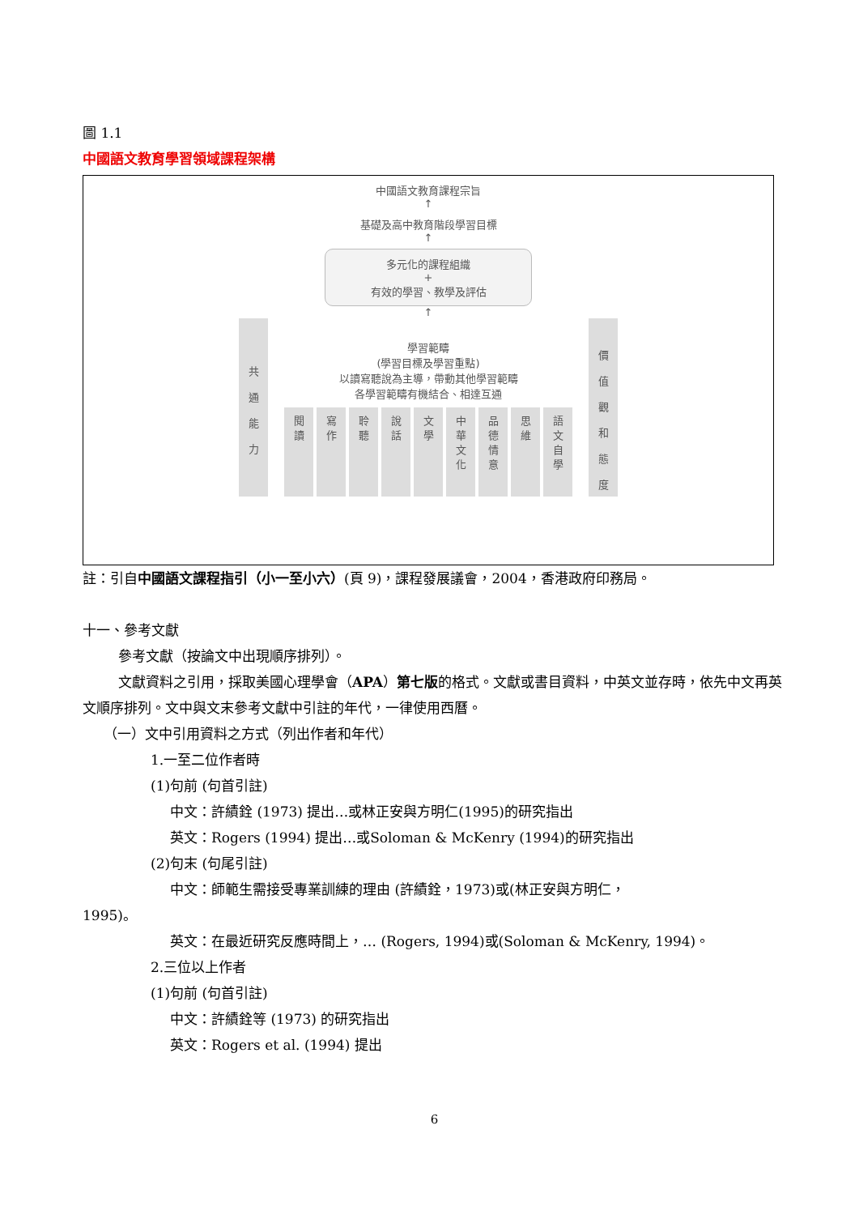圖 1.1
中國語文教育學習領域課程架構
中國語文教育課程宗旨
↑
基礎及高中教育階段學習目標
↑
多元化的課程組織
+
有效的學習、教學及評估
↑
共
通
能
力
學習範疇
(學習目標及學習重點)
以讀寫聽說為主導，帶動其他學習範疇
各學習範疇有機結合、相達互通
閱
讀
寫
作
聆
聽
說
話
文
學
中
華
文
化
品
德
情
意
思
維
語
文
自
學
價
值
觀
和
態
度
註：引自中國語文課程指引（小一至小六）(頁 9)，課程發展議會，2004，香港政府印務局。
十一、參考文獻
參考文獻（按論文中出現順序排列）。
文獻資料之引用，採取美國心理學會（APA）第七版的格式。文獻或書目資料，中英文並存時，依先中文再英文順序排列。文中與文末參考文獻中引註的年代，一律使用西曆。
（一）文中引用資料之方式（列出作者和年代）
1.一至二位作者時
(1)句前 (句首引註)
中文：許績銓 (1973) 提出…或林正安與方明仁(1995)的研究指出
英文：Rogers (1994) 提出…或Soloman & McKenry (1994)的研究指出
(2)句末 (句尾引註)
中文：師範生需接受專業訓練的理由 (許績銓，1973)或(林正安與方明仁，
1995)。
英文：在最近研究反應時間上，… (Rogers, 1994)或(Soloman & McKenry, 1994)。
2.三位以上作者
(1)句前 (句首引註)
中文：許績銓等 (1973) 的研究指出
英文：Rogers et al. (1994) 提出
6